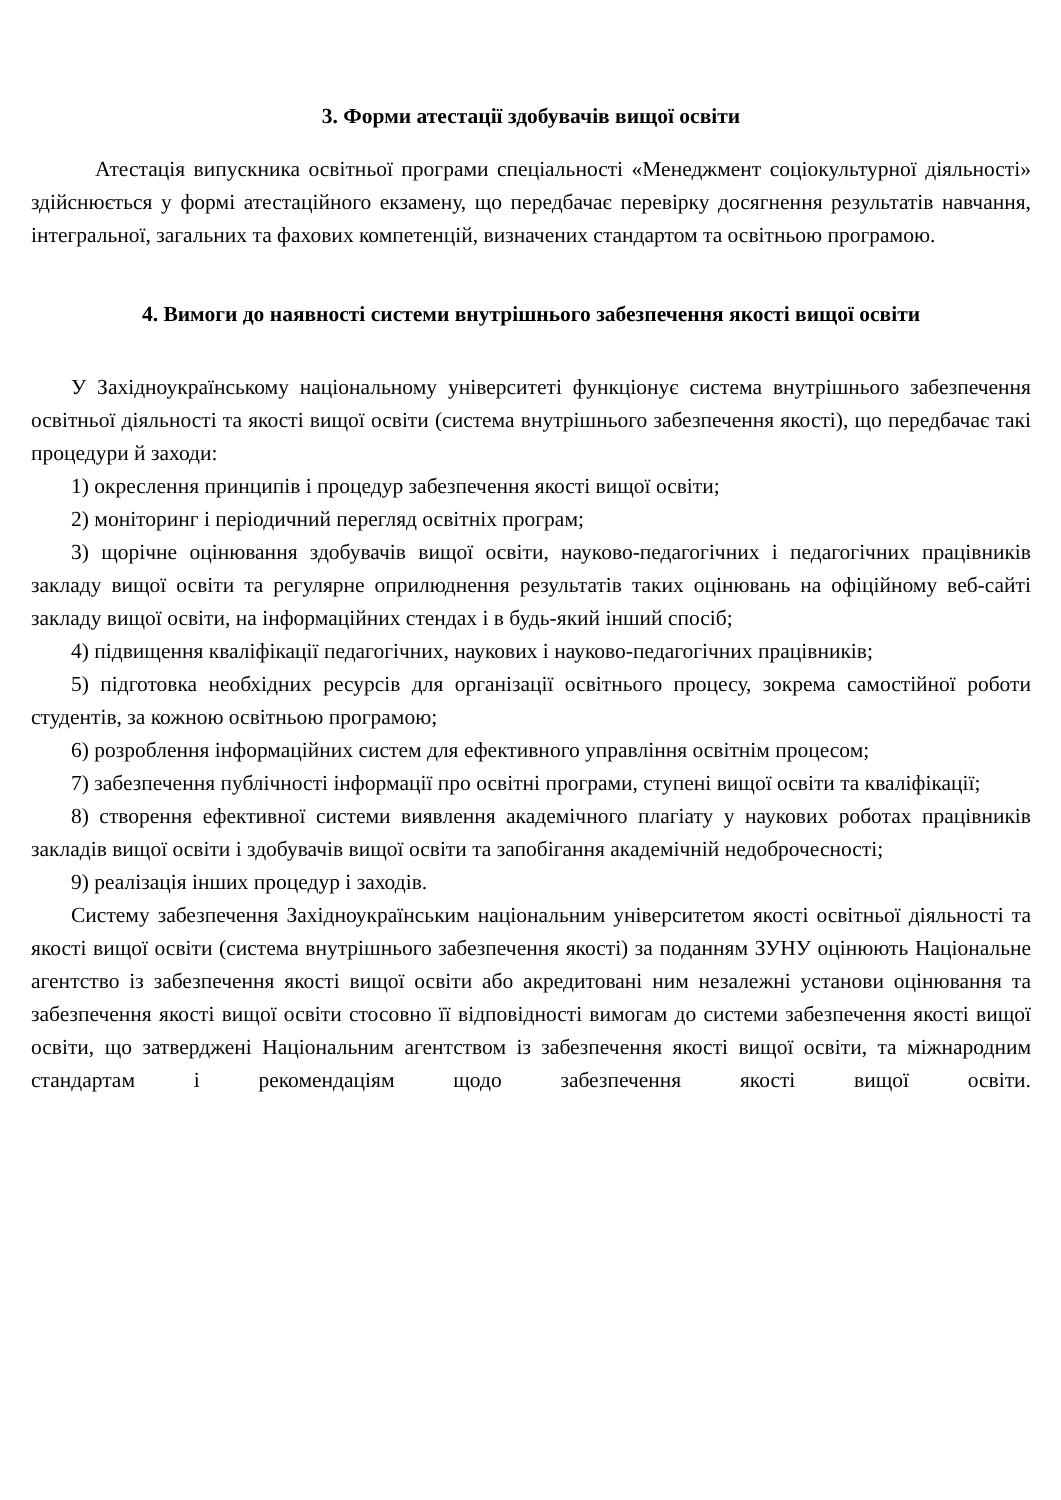3. Форми атестації здобувачів вищої освіти
Атестація випускника освітньої програми спеціальності «Менеджмент соціокультурної діяльності» здійснюється у формі атестаційного екзамену, що передбачає перевірку досягнення результатів навчання, інтегральної, загальних та фахових компетенцій, визначених стандартом та освітньою програмою.
4. Вимоги до наявності системи внутрішнього забезпечення якості вищої освіти
У Західноукраїнському національному університеті функціонує система внутрішнього забезпечення освітньої діяльності та якості вищої освіти (система внутрішнього забезпечення якості), що передбачає такі процедури й заходи:
1) окреслення принципів і процедур забезпечення якості вищої освіти;
2) моніторинг і періодичний перегляд освітніх програм;
3) щорічне оцінювання здобувачів вищої освіти, науково-педагогічних і педагогічних працівників закладу вищої освіти та регулярне оприлюднення результатів таких оцінювань на офіційному веб-сайті закладу вищої освіти, на інформаційних стендах і в будь-який інший спосіб;
4) підвищення кваліфікації педагогічних, наукових і науково-педагогічних працівників;
5) підготовка необхідних ресурсів для організації освітнього процесу, зокрема самостійної роботи студентів, за кожною освітньою програмою;
6) розроблення інформаційних систем для ефективного управління освітнім процесом;
7) забезпечення публічності інформації про освітні програми, ступені вищої освіти та кваліфікації;
8) створення ефективної системи виявлення академічного плагіату у наукових роботах працівників закладів вищої освіти і здобувачів вищої освіти та запобігання академічній недоброчесності;
9) реалізація інших процедур і заходів.
Систему забезпечення Західноукраїнським національним університетом якості освітньої діяльності та якості вищої освіти (система внутрішнього забезпечення якості) за поданням ЗУНУ оцінюють Національне агентство із забезпечення якості вищої освіти або акредитовані ним незалежні установи оцінювання та забезпечення якості вищої освіти стосовно її відповідності вимогам до системи забезпечення якості вищої освіти, що затверджені Національним агентством із забезпечення якості вищої освіти, та міжнародним стандартам і рекомендаціям щодо забезпечення якості вищої освіти.